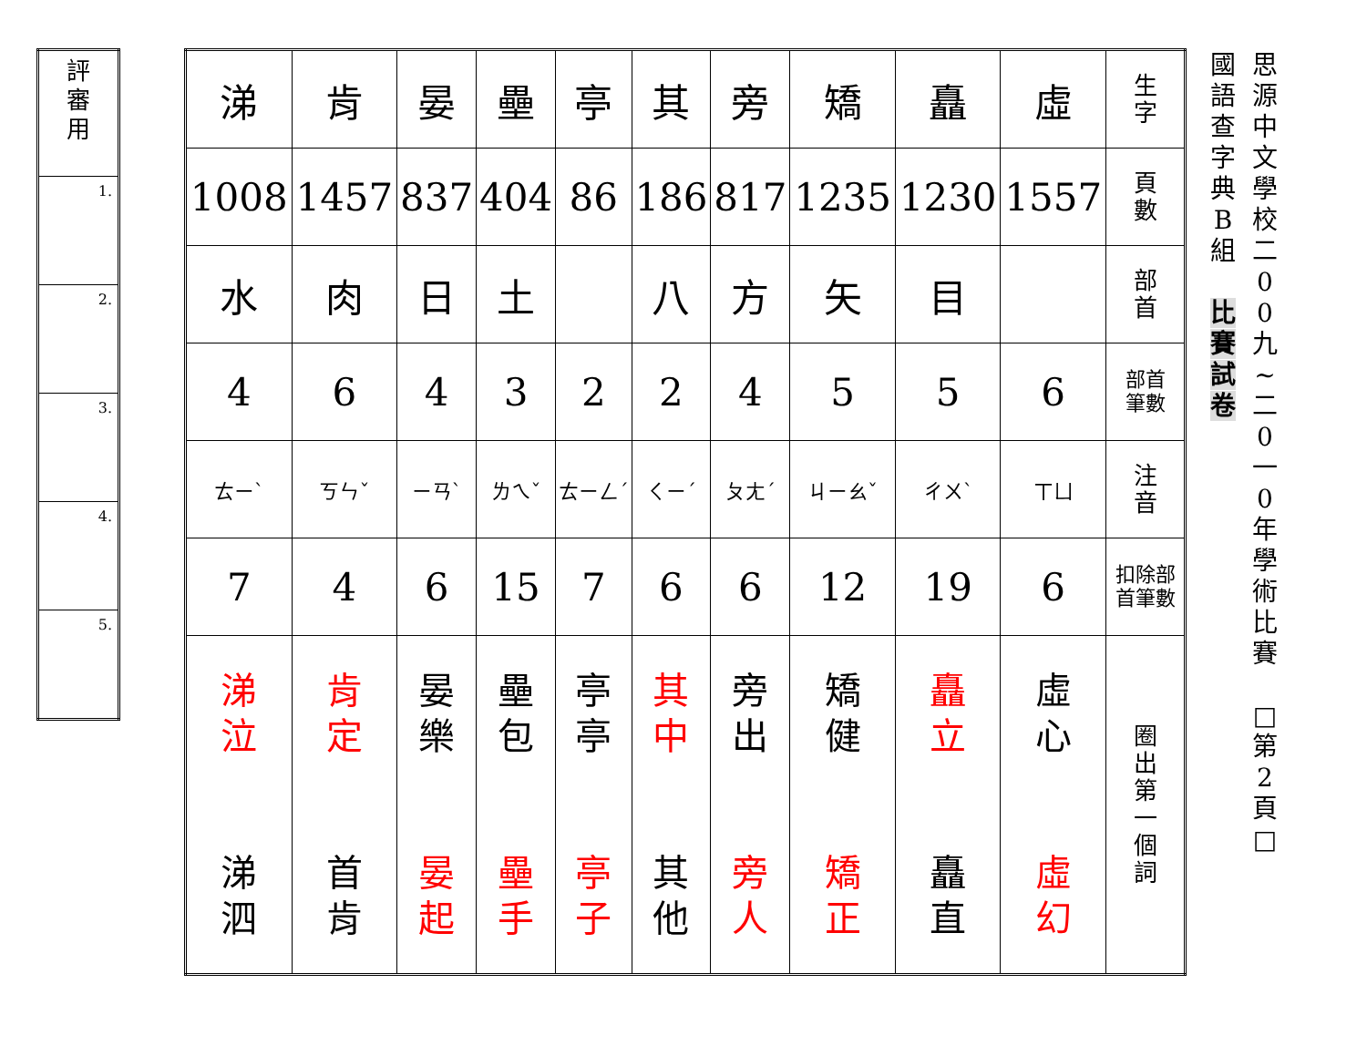| 評 審 用 |
| 1. |
| 2. |
| 3. |
| 4. |
| 5. |
| 涕 | 肯 | 晏 | 壘 | 亭 | 其 | 旁 | 矯 | 矗 | 虛 | 生 字 |
| 1008 | 1457 | 837 | 404 | 86 | 186 | 817 | 1235 | 1230 | 1557 | 頁 數 |
| 水 | 肉 | 日 | 土 | | 八 | 方 | 矢 | 目 | | 部 首 |
| 4 | 6 | 4 | 3 | 2 | 2 | 4 | 5 | 5 | 6 | 部首 筆數 |
| ㄊㄧˋ | ㄎㄣˇ | ㄧㄢˋ | ㄌㄟˇ | ㄊㄧㄥˊ | ㄑㄧˊ | ㄆㄤˊ | ㄐㄧㄠˇ | ㄔㄨˋ | ㄒㄩ | 注 音 |
| 7 | 4 | 6 | 15 | 7 | 6 | 6 | 12 | 19 | 6 | 扣除部 首筆數 |
| 涕 泣 涕 泗 | 肯 定 首 肯 | 晏 樂 晏 起 | 壘 包 壘 手 | 亭 亭 亭 子 | 其 中 其 他 | 旁 出 旁 人 | 矯 健 矯 正 | 矗 立 矗 直 | 虛 心 虛 幻 | 圈 出 第 一 個 詞 |
國
語
查
字
典
B
組
比
賽
試
卷
思
源
中
文
學
校
二
0
0
九
~
二
0
一
0
年
學
術
比
賽
□
第
2
頁
□